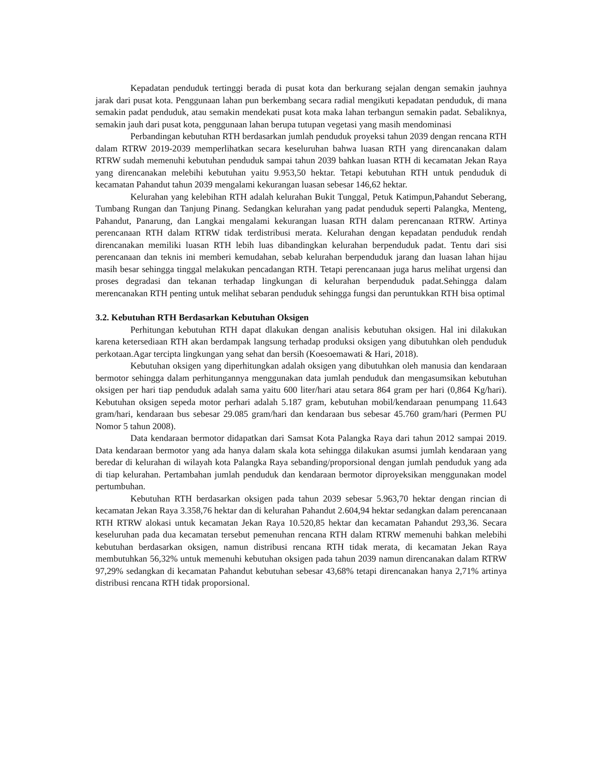Kepadatan penduduk tertinggi berada di pusat kota dan berkurang sejalan dengan semakin jauhnya jarak dari pusat kota. Penggunaan lahan pun berkembang secara radial mengikuti kepadatan penduduk, di mana semakin padat penduduk, atau semakin mendekati pusat kota maka lahan terbangun semakin padat. Sebaliknya, semakin jauh dari pusat kota, penggunaan lahan berupa tutupan vegetasi yang masih mendominasi
Perbandingan kebutuhan RTH berdasarkan jumlah penduduk proyeksi tahun 2039 dengan rencana RTH dalam RTRW 2019-2039 memperlihatkan secara keseluruhan bahwa luasan RTH yang direncanakan dalam RTRW sudah memenuhi kebutuhan penduduk sampai tahun 2039 bahkan luasan RTH di kecamatan Jekan Raya yang direncanakan melebihi kebutuhan yaitu 9.953,50 hektar. Tetapi kebutuhan RTH untuk penduduk di kecamatan Pahandut tahun 2039 mengalami kekurangan luasan sebesar 146,62 hektar.
Kelurahan yang kelebihan RTH adalah kelurahan Bukit Tunggal, Petuk Katimpun,Pahandut Seberang, Tumbang Rungan dan Tanjung Pinang. Sedangkan kelurahan yang padat penduduk seperti Palangka, Menteng, Pahandut, Panarung, dan Langkai mengalami kekurangan luasan RTH dalam perencanaan RTRW. Artinya perencanaan RTH dalam RTRW tidak terdistribusi merata. Kelurahan dengan kepadatan penduduk rendah direncanakan memiliki luasan RTH lebih luas dibandingkan kelurahan berpenduduk padat. Tentu dari sisi perencanaan dan teknis ini memberi kemudahan, sebab kelurahan berpenduduk jarang dan luasan lahan hijau masih besar sehingga tinggal melakukan pencadangan RTH. Tetapi perencanaan juga harus melihat urgensi dan proses degradasi dan tekanan terhadap lingkungan di kelurahan berpenduduk padat.Sehingga dalam merencanakan RTH penting untuk melihat sebaran penduduk sehingga fungsi dan peruntukkan RTH bisa optimal
3.2. Kebutuhan RTH Berdasarkan Kebutuhan Oksigen
Perhitungan kebutuhan RTH dapat dlakukan dengan analisis kebutuhan oksigen. Hal ini dilakukan karena ketersediaan RTH akan berdampak langsung terhadap produksi oksigen yang dibutuhkan oleh penduduk perkotaan.Agar tercipta lingkungan yang sehat dan bersih (Koesoemawati & Hari, 2018).
Kebutuhan oksigen yang diperhitungkan adalah oksigen yang dibutuhkan oleh manusia dan kendaraan bermotor sehingga dalam perhitungannya menggunakan data jumlah penduduk dan mengasumsikan kebutuhan oksigen per hari tiap penduduk adalah sama yaitu 600 liter/hari atau setara 864 gram per hari (0,864 Kg/hari). Kebutuhan oksigen sepeda motor perhari adalah 5.187 gram, kebutuhan mobil/kendaraan penumpang 11.643 gram/hari, kendaraan bus sebesar 29.085 gram/hari dan kendaraan bus sebesar 45.760 gram/hari (Permen PU Nomor 5 tahun 2008).
Data kendaraan bermotor didapatkan dari Samsat Kota Palangka Raya dari tahun 2012 sampai 2019. Data kendaraan bermotor yang ada hanya dalam skala kota sehingga dilakukan asumsi jumlah kendaraan yang beredar di kelurahan di wilayah kota Palangka Raya sebanding/proporsional dengan jumlah penduduk yang ada di tiap kelurahan. Pertambahan jumlah penduduk dan kendaraan bermotor diproyeksikan menggunakan model pertumbuhan.
Kebutuhan RTH berdasarkan oksigen pada tahun 2039 sebesar 5.963,70 hektar dengan rincian di kecamatan Jekan Raya 3.358,76 hektar dan di kelurahan Pahandut 2.604,94 hektar sedangkan dalam perencanaan RTH RTRW alokasi untuk kecamatan Jekan Raya 10.520,85 hektar dan kecamatan Pahandut 293,36. Secara keseluruhan pada dua kecamatan tersebut pemenuhan rencana RTH dalam RTRW memenuhi bahkan melebihi kebutuhan berdasarkan oksigen, namun distribusi rencana RTH tidak merata, di kecamatan Jekan Raya membutuhkan 56,32% untuk memenuhi kebutuhan oksigen pada tahun 2039 namun direncanakan dalam RTRW 97,29% sedangkan di kecamatan Pahandut kebutuhan sebesar 43,68% tetapi direncanakan hanya 2,71% artinya distribusi rencana RTH tidak proporsional.